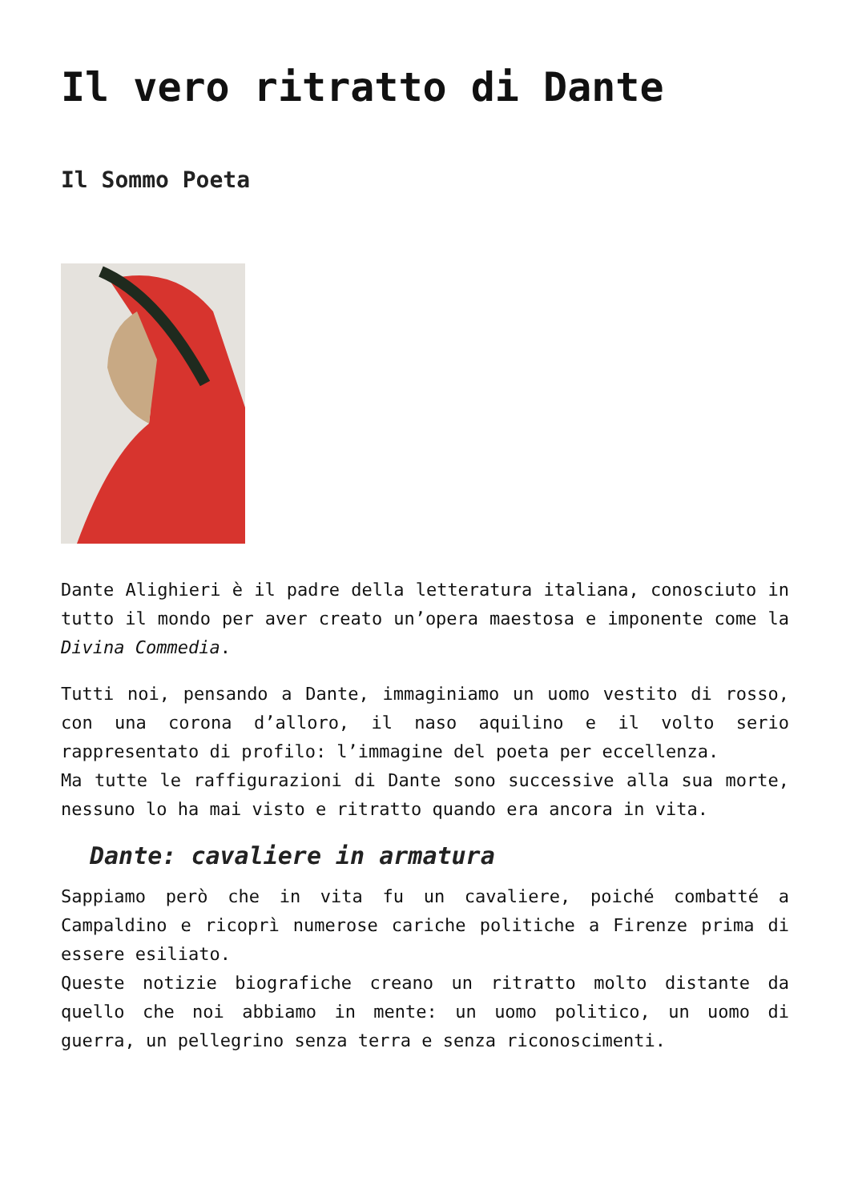Il vero ritratto di Dante
Il Sommo Poeta
Dante Alighieri è il padre della letteratura italiana, conosciuto in tutto il mondo per aver creato un’opera maestosa e imponente come la Divina Commedia.
Tutti noi, pensando a Dante, immaginiamo un uomo vestito di rosso, con una corona d’alloro, il naso aquilino e il volto serio rappresentato di profilo: l’immagine del poeta per eccellenza.
Ma tutte le raffigurazioni di Dante sono successive alla sua morte, nessuno lo ha mai visto e ritratto quando era ancora in vita.
Dante: cavaliere in armatura
Sappiamo però che in vita fu un cavaliere, poiché combatté a Campaldino e ricoprì numerose cariche politiche a Firenze prima di essere esiliato.
Queste notizie biografiche creano un ritratto molto distante da quello che noi abbiamo in mente: un uomo politico, un uomo di guerra, un pellegrino senza terra e senza riconoscimenti.